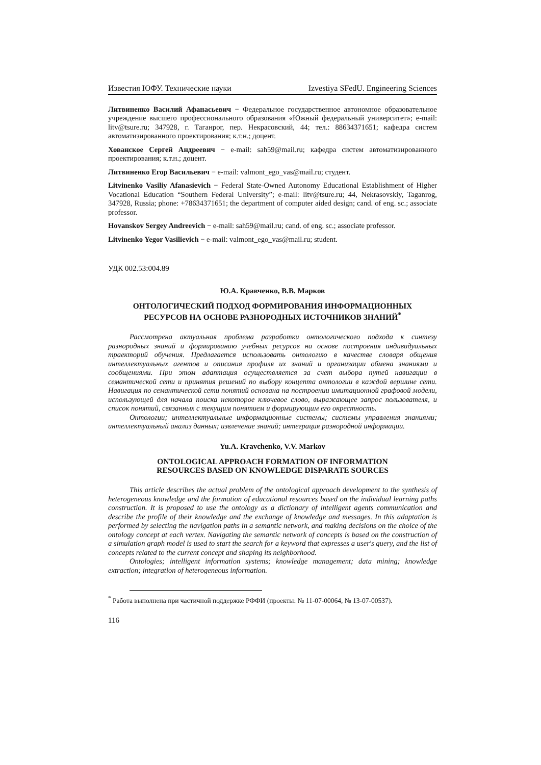Известия ЮФУ. Технические науки Izvestiya SFedU. Engineering Sciences
Литвиненко Василий Афанасьевич − Федеральное государственное автономное образовательное учреждение высшего профессионального образования «Южный федеральный университет»; e-mail: litv@tsure.ru; 347928, г. Таганрог, пер. Некрасовский, 44; тел.: 88634371651; кафедра систем автоматизированного проектирования; к.т.н.; доцент.
Хованское Сергей Андреевич − e-mail: sah59@mail.ru; кафедра систем автоматизированного проектирования; к.т.н.; доцент.
Литвиненко Егор Васильевич − e-mail: valmont_ego_vas@mail.ru; студент.
Litvinenko Vasiliy Afanasievich − Federal State-Owned Autonomy Educational Establishment of Higher Vocational Education “Southern Federal University”; e-mail: litv@tsure.ru; 44, Nekrasovskiy, Taganrog, 347928, Russia; phone: +78634371651; the department of computer aided design; cand. of eng. sc.; associate professor.
Hovanskov Sergey Andreevich − e-mail: sah59@mail.ru; cand. of eng. sc.; associate professor.
Litvinenko Yegor Vasilievich − e-mail: valmont_ego_vas@mail.ru; student.
УДК 002.53:004.89
Ю.А. Кравченко, В.В. Марков
ОНТОЛОГИЧЕСКИЙ ПОДХОД ФОРМИРОВАНИЯ ИНФОРМАЦИОННЫХ
РЕСУРСОВ НА ОСНОВЕ РАЗНОРОДНЫХ ИСТОЧНИКОВ ЗНАНИЙ<sup>*</sup>
Рассмотрена актуальная проблема разработки онтологического подхода к синтезу разнородных знаний и формированию учебных ресурсов на основе построения индивидуальных траекторий обучения. Предлагается использовать онтологию в качестве словаря общения интеллектуальных агентов и описания профиля их знаний и организации обмена знаниями и сообщениями. При этом адаптация осуществляется за счет выбора путей навигации в семантической сети и принятия решений по выбору концепта онтологии в каждой вершине сети. Навигация по семантической сети понятий основана на построении имитационной графовой модели, использующей для начала поиска некоторое ключевое слово, выражающее запрос пользователя, и список понятий, связанных с текущим понятием и формирующим его окрестность.
Онтологии; интеллектуальные информационные системы; системы управления знаниями; интеллектуальный анализ данных; извлечение знаний; интеграция разнородной информации.
Yu.A. Kravchenko, V.V. Markov
ONTOLOGICAL APPROACH FORMATION OF INFORMATION
RESOURCES BASED ON KNOWLEDGE DISPARATE SOURCES
This article describes the actual problem of the ontological approach development to the synthesis of heterogeneous knowledge and the formation of educational resources based on the individual learning paths construction. It is proposed to use the ontology as a dictionary of intelligent agents communication and describe the profile of their knowledge and the exchange of knowledge and messages. In this adaptation is performed by selecting the navigation paths in a semantic network, and making decisions on the choice of the ontology concept at each vertex. Navigating the semantic network of concepts is based on the construction of a simulation graph model is used to start the search for a keyword that expresses a user's query, and the list of concepts related to the current concept and shaping its neighborhood.
Ontologies; intelligent information systems; knowledge management; data mining; knowledge extraction; integration of heterogeneous information.
<sup>*</sup> Работа выполнена при частичной поддержке РФФИ (проекты: № 11-07-00064, № 13-07-00537).
116